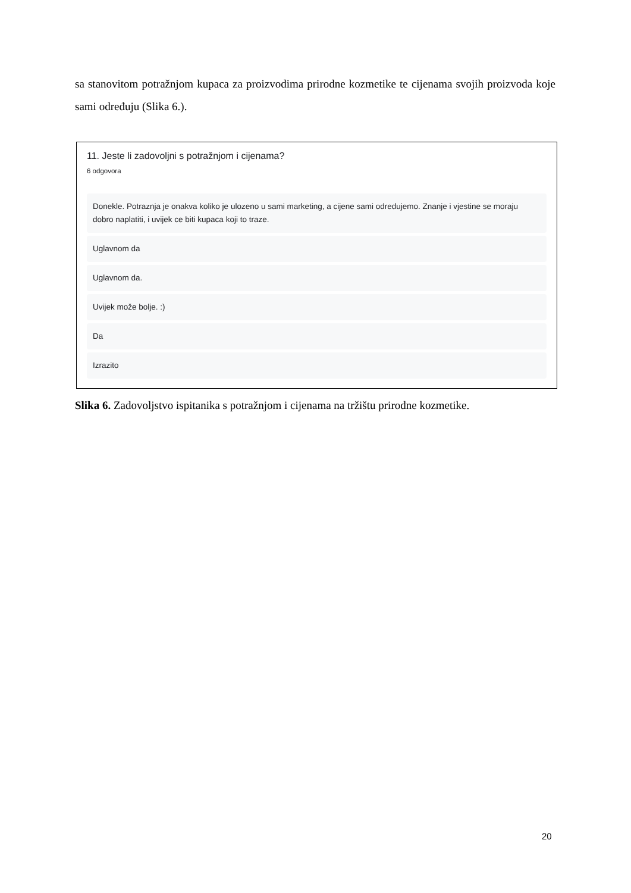sa stanovitom potražnjom kupaca za proizvodima prirodne kozmetike te cijenama svojih proizvoda koje sami određuju (Slika 6.).
11. Jeste li zadovoljni s potražnjom i cijenama?
6 odgovora
Donekle. Potraznja je onakva koliko je ulozeno u sami marketing, a cijene sami odredujemo. Znanje i vjestine se moraju dobro naplatiti, i uvijek ce biti kupaca koji to traze.
Uglavnom da
Uglavnom da.
Uvijek može bolje. :)
Da
Izrazito
Slika 6. Zadovoljstvo ispitanika s potražnjom i cijenama na tržištu prirodne kozmetike.
20